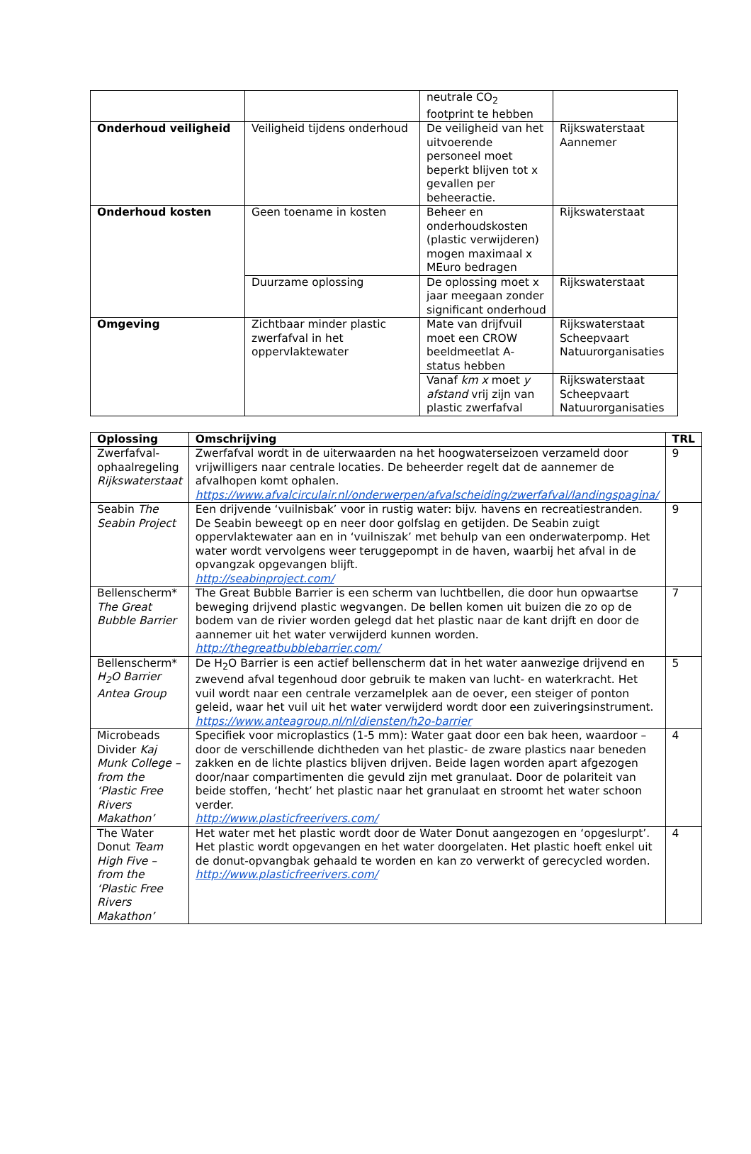| | | neutrale CO<sub>2</sub> footprint te hebben | |
| Onderhoud veiligheid | Veiligheid tijdens onderhoud | De veiligheid van het uitvoerende personeel moet beperkt blijven tot x gevallen per beheeractie. | Rijkswaterstaat Aannemer |
| Onderhoud kosten | Geen toename in kosten | Beheer en onderhoudskosten (plastic verwijderen) mogen maximaal x MEuro bedragen | Rijkswaterstaat |
| | Duurzame oplossing | De oplossing moet x jaar meegaan zonder significant onderhoud | Rijkswaterstaat |
| Omgeving | Zichtbaar minder plastic zwerfafval in het oppervlaktewater | Mate van drijfvuil moet een CROW beeldmeetlat A-status hebben | Rijkswaterstaat Scheepvaart Natuurorganisaties |
| | | Vanaf km x moet y afstand vrij zijn van plastic zwerfafval | Rijkswaterstaat Scheepvaart Natuurorganisaties |
| Oplossing | Omschrijving | TRL |
| --- | --- | --- |
| Zwerfafval-ophaalregeling Rijkswaterstaat | Zwerfafval wordt in de uiterwaarden na het hoogwaterseizoen verzameld door vrijwilligers naar centrale locaties. De beheerder regelt dat de aannemer de afvalhopen komt ophalen. https://www.afvalcirculair.nl/onderwerpen/afvalscheiding/zwerfafval/landingspagina/ | 9 |
| Seabin The Seabin Project | Een drijvende ‘vuilnisbak’ voor in rustig water: bijv. havens en recreatiestranden. De Seabin beweegt op en neer door golfslag en getijden. De Seabin zuigt oppervlaktewater aan en in ‘vuilniszak’ met behulp van een onderwaterpomp. Het water wordt vervolgens weer teruggepompt in de haven, waarbij het afval in de opvangzak opgevangen blijft. http://seabinproject.com/ | 9 |
| Bellenscherm* The Great Bubble Barrier | The Great Bubble Barrier is een scherm van luchtbellen, die door hun opwaartse beweging drijvend plastic wegvangen. De bellen komen uit buizen die zo op de bodem van de rivier worden gelegd dat het plastic naar de kant drijft en door de aannemer uit het water verwijderd kunnen worden. http://thegreatbubblebarrier.com/ | 7 |
| Bellenscherm* H<sub>2</sub>O Barrier Antea Group | De H<sub>2</sub>O Barrier is een actief bellenscherm dat in het water aanwezige drijvend en zwevend afval tegenhoud door gebruik te maken van lucht- en waterkracht. Het vuil wordt naar een centrale verzamelplek aan de oever, een steiger of ponton geleid, waar het vuil uit het water verwijderd wordt door een zuiveringsinstrument. https://www.anteagroup.nl/nl/diensten/h2o-barrier | 5 |
| Microbeads Divider Kaj Munk College – from the ‘Plastic Free Rivers Makathon’ | Specifiek voor microplastics (1-5 mm): Water gaat door een bak heen, waardoor –door de verschillende dichtheden van het plastic- de zware plastics naar beneden zakken en de lichte plastics blijven drijven. Beide lagen worden apart afgezogen door/naar compartimenten die gevuld zijn met granulaat. Door de polariteit van beide stoffen, ‘hecht’ het plastic naar het granulaat en stroomt het water schoon verder. http://www.plasticfreerivers.com/ | 4 |
| The Water Donut Team High Five – from the ‘Plastic Free Rivers Makathon’ | Het water met het plastic wordt door de Water Donut aangezogen en ‘opgeslurpt’. Het plastic wordt opgevangen en het water doorgelaten. Het plastic hoeft enkel uit de donut-opvangbak gehaald te worden en kan zo verwerkt of gerecycled worden. http://www.plasticfreerivers.com/ | 4 |